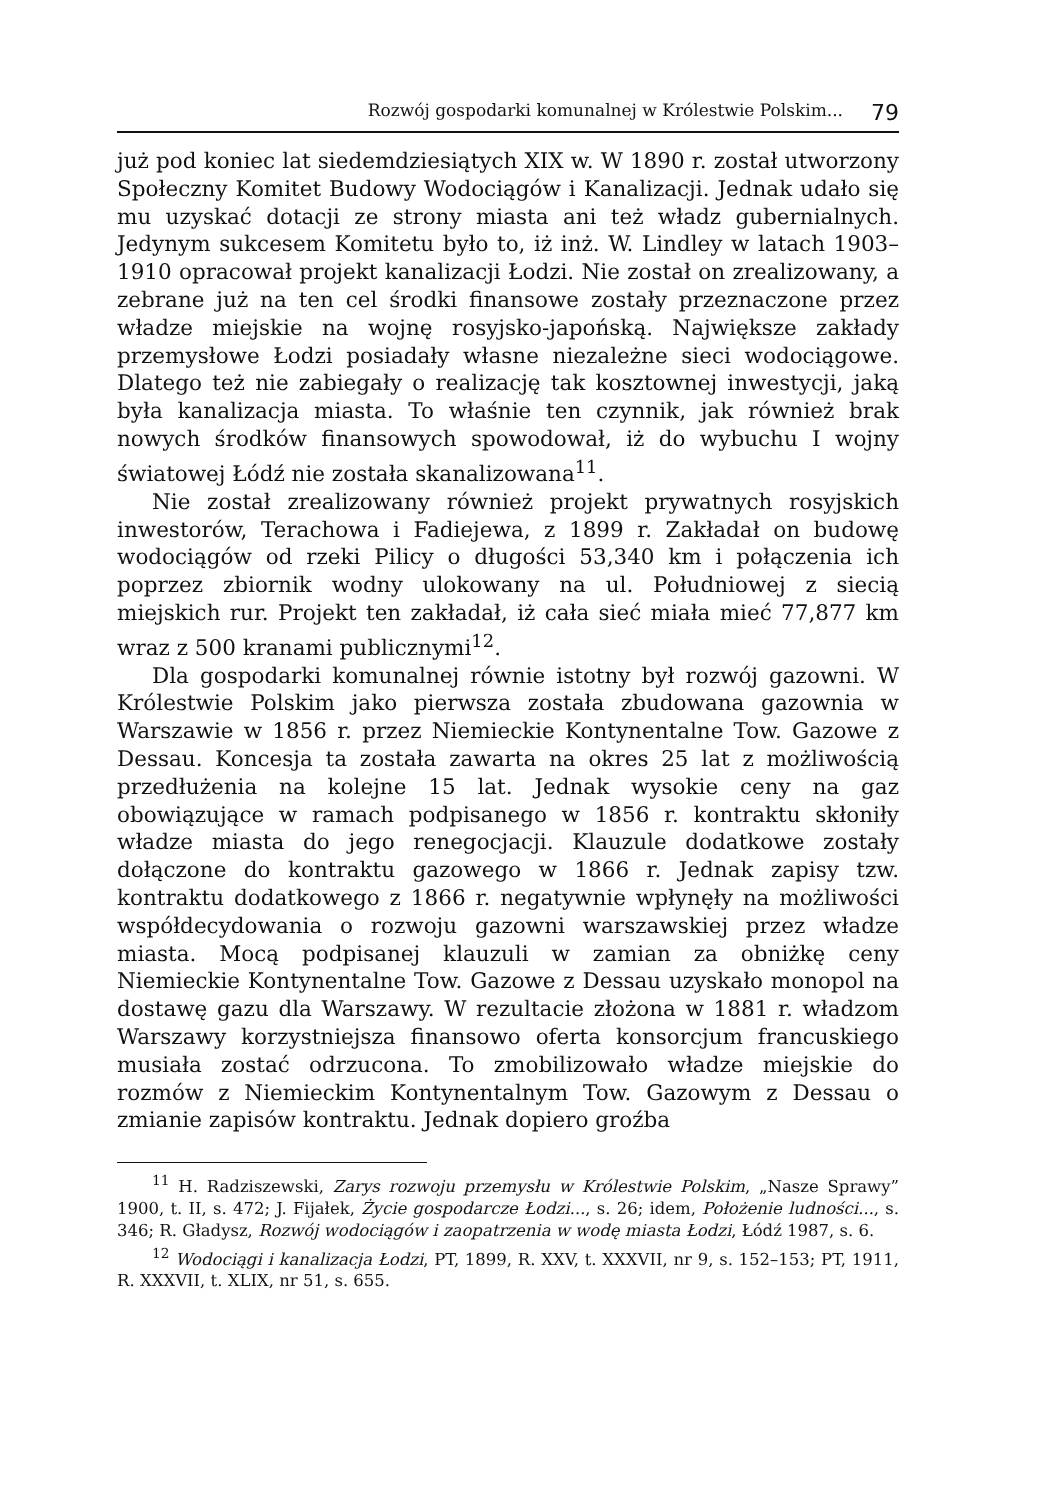Rozwój gospodarki komunalnej w Królestwie Polskim... 79
już pod koniec lat siedemdziesiątych XIX w. W 1890 r. został utworzony Społeczny Komitet Budowy Wodociągów i Kanalizacji. Jednak udało się mu uzyskać dotacji ze strony miasta ani też władz gubernialnych. Jedynym sukcesem Komitetu było to, iż inż. W. Lindley w latach 1903–1910 opracował projekt kanalizacji Łodzi. Nie został on zrealizowany, a zebrane już na ten cel środki finansowe zostały przeznaczone przez władze miejskie na wojnę rosyjsko-japońską. Największe zakłady przemysłowe Łodzi posiadały własne niezależne sieci wodociągowe. Dlatego też nie zabiegały o realizację tak kosztownej inwestycji, jaką była kanalizacja miasta. To właśnie ten czynnik, jak również brak nowych środków finansowych spowodował, iż do wybuchu I wojny światowej Łódź nie została skanalizowana<sup>11</sup>.
Nie został zrealizowany również projekt prywatnych rosyjskich inwestorów, Terachowa i Fadiejewa, z 1899 r. Zakładał on budowę wodociągów od rzeki Pilicy o długości 53,340 km i połączenia ich poprzez zbiornik wodny ulokowany na ul. Południowej z siecią miejskich rur. Projekt ten zakładał, iż cała sieć miała mieć 77,877 km wraz z 500 kranami publicznymi<sup>12</sup>.
Dla gospodarki komunalnej równie istotny był rozwój gazowni. W Królestwie Polskim jako pierwsza została zbudowana gazownia w Warszawie w 1856 r. przez Niemieckie Kontynentalne Tow. Gazowe z Dessau. Koncesja ta została zawarta na okres 25 lat z możliwością przedłużenia na kolejne 15 lat. Jednak wysokie ceny na gaz obowiązujące w ramach podpisanego w 1856 r. kontraktu skłoniły władze miasta do jego renegocjacji. Klauzule dodatkowe zostały dołączone do kontraktu gazowego w 1866 r. Jednak zapisy tzw. kontraktu dodatkowego z 1866 r. negatywnie wpłynęły na możliwości współdecydowania o rozwoju gazowni warszawskiej przez władze miasta. Mocą podpisanej klauzuli w zamian za obniżkę ceny Niemieckie Kontynentalne Tow. Gazowe z Dessau uzyskało monopol na dostawę gazu dla Warszawy. W rezultacie złożona w 1881 r. władzom Warszawy korzystniejsza finansowo oferta konsorcjum francuskiego musiała zostać odrzucona. To zmobilizowało władze miejskie do rozmów z Niemieckim Kontynentalnym Tow. Gazowym z Dessau o zmianie zapisów kontraktu. Jednak dopiero groźba
<sup>11</sup> H. Radziszewski, Zarys rozwoju przemysłu w Królestwie Polskim, „Nasze Sprawy” 1900, t. II, s. 472; J. Fijałek, Życie gospodarcze Łodzi..., s. 26; idem, Położenie ludności..., s. 346; R. Gładysz, Rozwój wodociągów i zaopatrzenia w wodę miasta Łodzi, Łódź 1987, s. 6.
<sup>12</sup> Wodociągi i kanalizacja Łodzi, PT, 1899, R. XXV, t. XXXVII, nr 9, s. 152–153; PT, 1911, R. XXXVII, t. XLIX, nr 51, s. 655.